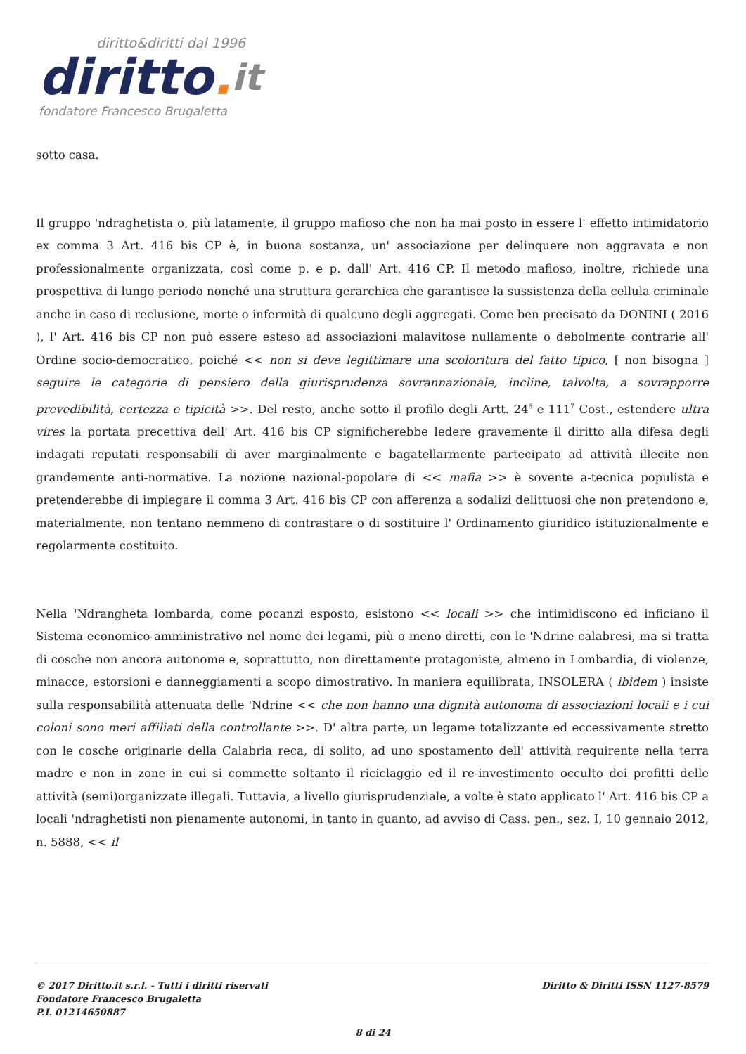diritto&diritti dal 1996
diritto. it
fondatore Francesco Brugaletta
sotto casa.
Il gruppo 'ndraghetista o, più latamente, il gruppo mafioso che non ha mai posto in essere l' effetto intimidatorio ex comma 3 Art. 416 bis CP è, in buona sostanza, un' associazione per delinquere non aggravata e non professionalmente organizzata, così come p. e p. dall' Art. 416 CP. Il metodo mafioso, inoltre, richiede una prospettiva di lungo periodo nonché una struttura gerarchica che garantisce la sussistenza della cellula criminale anche in caso di reclusione, morte o infermità di qualcuno degli aggregati. Come ben precisato da DONINI ( 2016 ), l' Art. 416 bis CP non può essere esteso ad associazioni malavitose nullamente o debolmente contrarie all' Ordine socio-democratico, poiché << non si deve legittimare una scoloritura del fatto tipico, [ non bisogna ] seguire le categorie di pensiero della giurisprudenza sovrannazionale, incline, talvolta, a sovrapporre prevedibilità, certezza e tipicità >>. Del resto, anche sotto il profilo degli Artt. 24<sup>6</sup> e 111<sup>7</sup> Cost., estendere ultra vires la portata precettiva dell' Art. 416 bis CP significherebbe ledere gravemente il diritto alla difesa degli indagati reputati responsabili di aver marginalmente e bagatellarmente partecipato ad attività illecite non grandemente anti-normative. La nozione nazional-popolare di << mafia >> è sovente a-tecnica populista e pretenderebbe di impiegare il comma 3 Art. 416 bis CP con afferenza a sodalizi delittuosi che non pretendono e, materialmente, non tentano nemmeno di contrastare o di sostituire l' Ordinamento giuridico istituzionalmente e regolarmente costituito.
Nella 'Ndrangheta lombarda, come pocanzi esposto, esistono << locali >> che intimidiscono ed inficiano il Sistema economico-amministrativo nel nome dei legami, più o meno diretti, con le 'Ndrine calabresi, ma si tratta di cosche non ancora autonome e, soprattutto, non direttamente protagoniste, almeno in Lombardia, di violenze, minacce, estorsioni e danneggiamenti a scopo dimostrativo. In maniera equilibrata, INSOLERA ( ibidem ) insiste sulla responsabilità attenuata delle 'Ndrine << che non hanno una dignità autonoma di associazioni locali e i cui coloni sono meri affiliati della controllante >>. D' altra parte, un legame totalizzante ed eccessivamente stretto con le cosche originarie della Calabria reca, di solito, ad uno spostamento dell' attività requirente nella terra madre e non in zone in cui si commette soltanto il riciclaggio ed il re-investimento occulto dei profitti delle attività (semi)organizzate illegali. Tuttavia, a livello giurisprudenziale, a volte è stato applicato l' Art. 416 bis CP a locali 'ndraghetisti non pienamente autonomi, in tanto in quanto, ad avviso di Cass. pen., sez. I, 10 gennaio 2012, n. 5888, << il
© 2017 Diritto.it s.r.l. - Tutti i diritti riservati
Fondatore Francesco Brugaletta
P.I. 01214650887
Diritto & Diritti ISSN 1127-8579
8 di 24